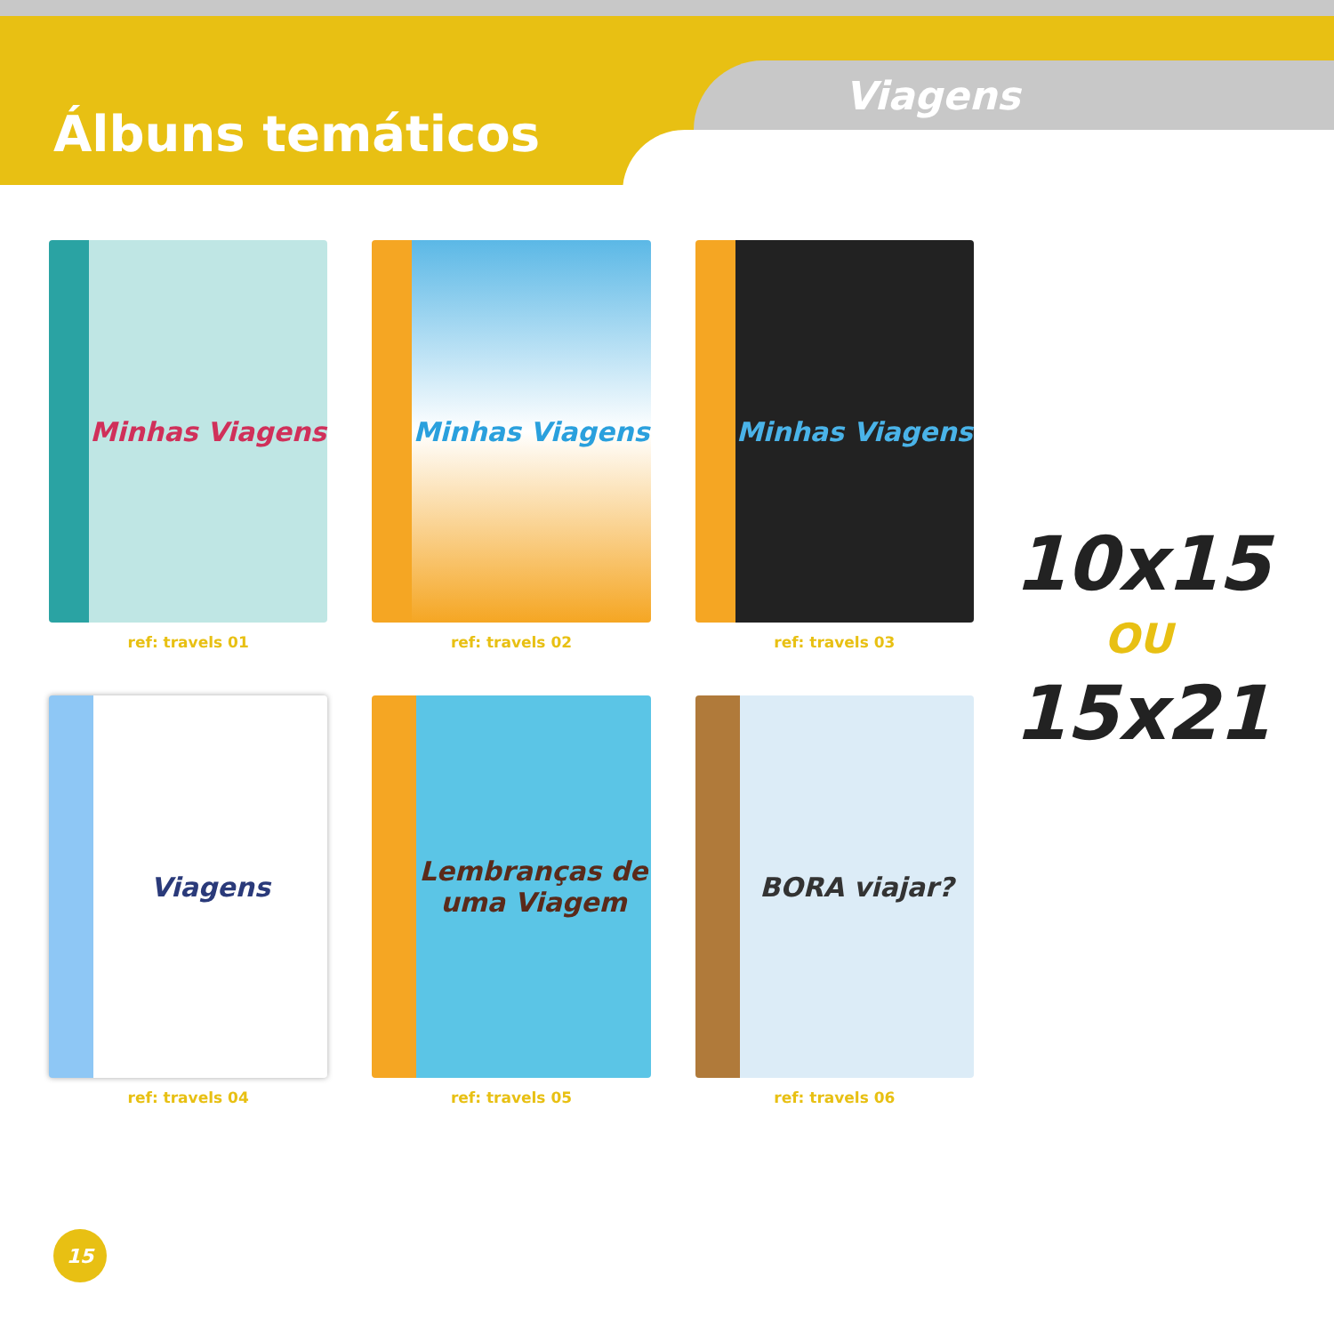Álbuns temáticos
Viagens
Minhas Viagens
ref: travels 01
Minhas Viagens
ref: travels 02
Minhas Viagens
ref: travels 03
Viagens
ref: travels 04
Lembranças de uma Viagem
ref: travels 05
BORA viajar?
ref: travels 06
10x15
OU
15x21
15